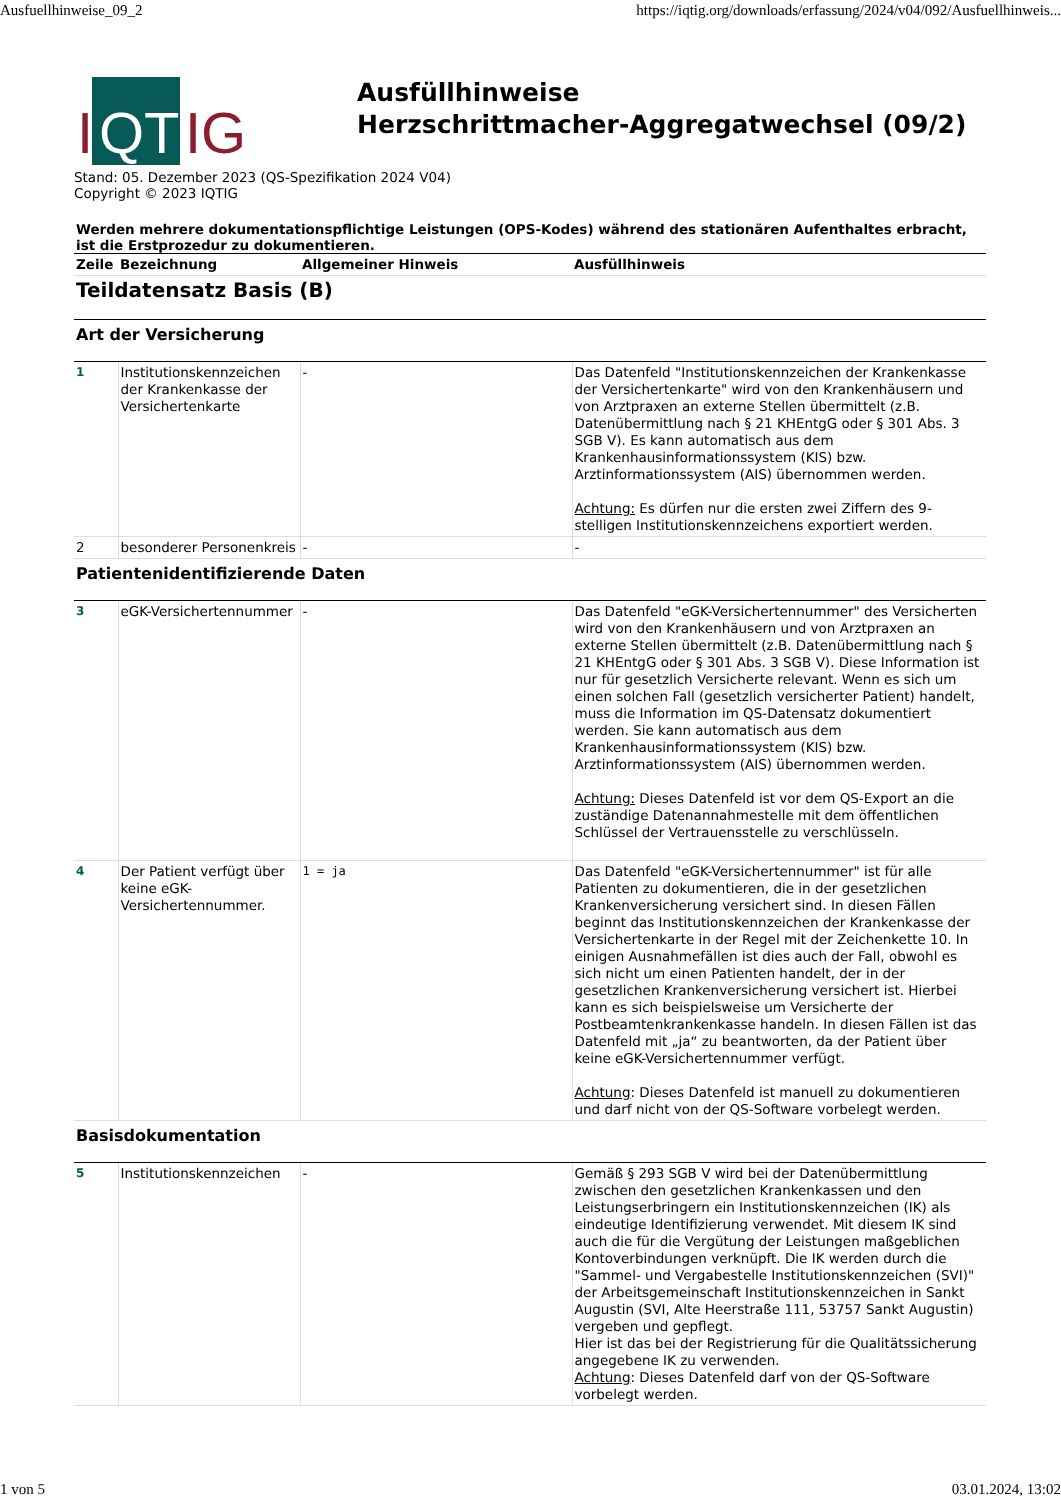Ausfuellhinweise_09_2 https://iqtig.org/downloads/erfassung/2024/v04/092/Ausfuellhinweis...
I QT IG
Ausfüllhinweise
Herzschrittmacher-Aggregatwechsel (09/2)
Stand: 05. Dezember 2023 (QS-Spezifikation 2024 V04)
Copyright © 2023 IQTIG
Werden mehrere dokumentationspflichtige Leistungen (OPS-Kodes) während des stationären Aufenthaltes erbracht, ist die Erstprozedur zu dokumentieren.
| Zeile | Bezeichnung | Allgemeiner Hinweis | Ausfüllhinweis |
| --- | --- | --- | --- |
| Teildatensatz Basis (B) | | | |
| Art der Versicherung | | | |
| 1 | Institutionskennzeichen der Krankenkasse der Versichertenkarte | - | Das Datenfeld "Institutionskennzeichen der Krankenkasse der Versichertenkarte" wird von den Krankenhäusern und von Arztpraxen an externe Stellen übermittelt (z.B. Datenübermittlung nach § 21 KHEntgG oder § 301 Abs. 3 SGB V). Es kann automatisch aus dem Krankenhausinformationssystem (KIS) bzw. Arztinformationssystem (AIS) übernommen werden. Achtung: Es dürfen nur die ersten zwei Ziffern des 9-stelligen Institutionskennzeichens exportiert werden. |
| 2 | besonderer Personenkreis | - | - |
| Patientenidentifizierende Daten | | | |
| 3 | eGK-Versichertennummer | - | Das Datenfeld "eGK-Versichertennummer" des Versicherten wird von den Krankenhäusern und von Arztpraxen an externe Stellen übermittelt (z.B. Datenübermittlung nach § 21 KHEntgG oder § 301 Abs. 3 SGB V). Diese Information ist nur für gesetzlich Versicherte relevant. Wenn es sich um einen solchen Fall (gesetzlich versicherter Patient) handelt, muss die Information im QS-Datensatz dokumentiert werden. Sie kann automatisch aus dem Krankenhausinformationssystem (KIS) bzw. Arztinformationssystem (AIS) übernommen werden. Achtung: Dieses Datenfeld ist vor dem QS-Export an die zuständige Datenannahmestelle mit dem öffentlichen Schlüssel der Vertrauensstelle zu verschlüsseln. |
| 4 | Der Patient verfügt über keine eGK-Versichertennummer. | 1 = ja | Das Datenfeld "eGK-Versichertennummer" ist für alle Patienten zu dokumentieren, die in der gesetzlichen Krankenversicherung versichert sind. In diesen Fällen beginnt das Institutionskennzeichen der Krankenkasse der Versichertenkarte in der Regel mit der Zeichenkette 10. In einigen Ausnahmefällen ist dies auch der Fall, obwohl es sich nicht um einen Patienten handelt, der in der gesetzlichen Krankenversicherung versichert ist. Hierbei kann es sich beispielsweise um Versicherte der Postbeamtenkrankenkasse handeln. In diesen Fällen ist das Datenfeld mit „ja“ zu beantworten, da der Patient über keine eGK-Versichertennummer verfügt. Achtung : Dieses Datenfeld ist manuell zu dokumentieren und darf nicht von der QS-Software vorbelegt werden. |
| Basisdokumentation | | | |
| 5 | Institutionskennzeichen | - | Gemäß § 293 SGB V wird bei der Datenübermittlung zwischen den gesetzlichen Krankenkassen und den Leistungserbringern ein Institutionskennzeichen (IK) als eindeutige Identifizierung verwendet. Mit diesem IK sind auch die für die Vergütung der Leistungen maßgeblichen Kontoverbindungen verknüpft. Die IK werden durch die "Sammel- und Vergabestelle Institutionskennzeichen (SVI)" der Arbeitsgemeinschaft Institutionskennzeichen in Sankt Augustin (SVI, Alte Heerstraße 111, 53757 Sankt Augustin) vergeben und gepflegt. Hier ist das bei der Registrierung für die Qualitätssicherung angegebene IK zu verwenden. Achtung : Dieses Datenfeld darf von der QS-Software vorbelegt werden. |
1 von 5 03.01.2024, 13:02